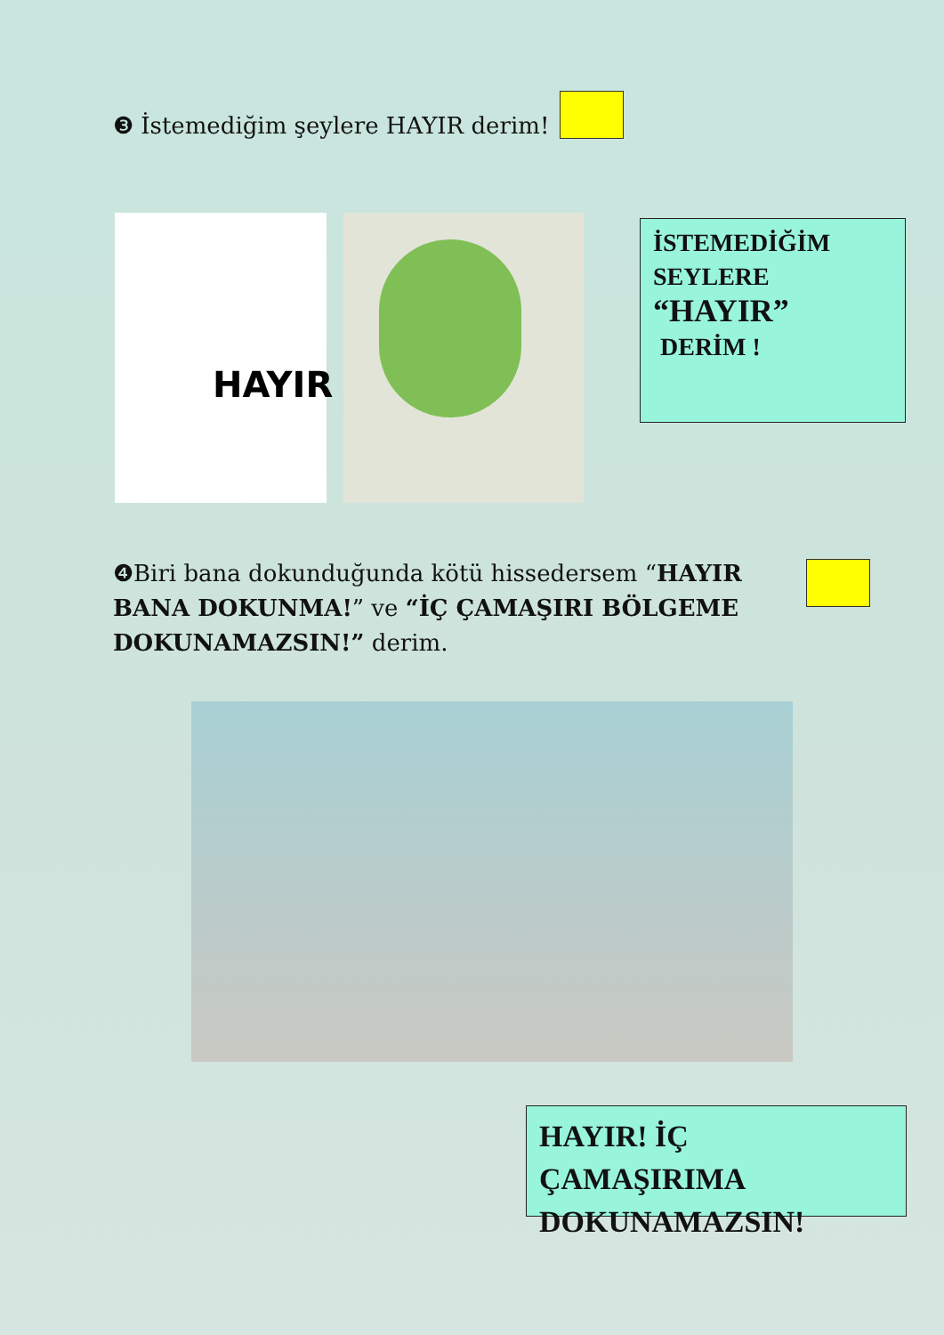❸ İstemediğim şeylere HAYIR derim!
HAYIR
İSTEMEDİĞİM
SEYLERE
“HAYIR”
DERİM !
❹Biri bana dokunduğunda kötü hissedersem “HAYIR BANA DOKUNMA!” ve “İÇ ÇAMAŞIRI BÖLGEME DOKUNAMAZSIN!” derim.
HAYIR! İÇ ÇAMAŞIRIMA DOKUNAMAZSIN!